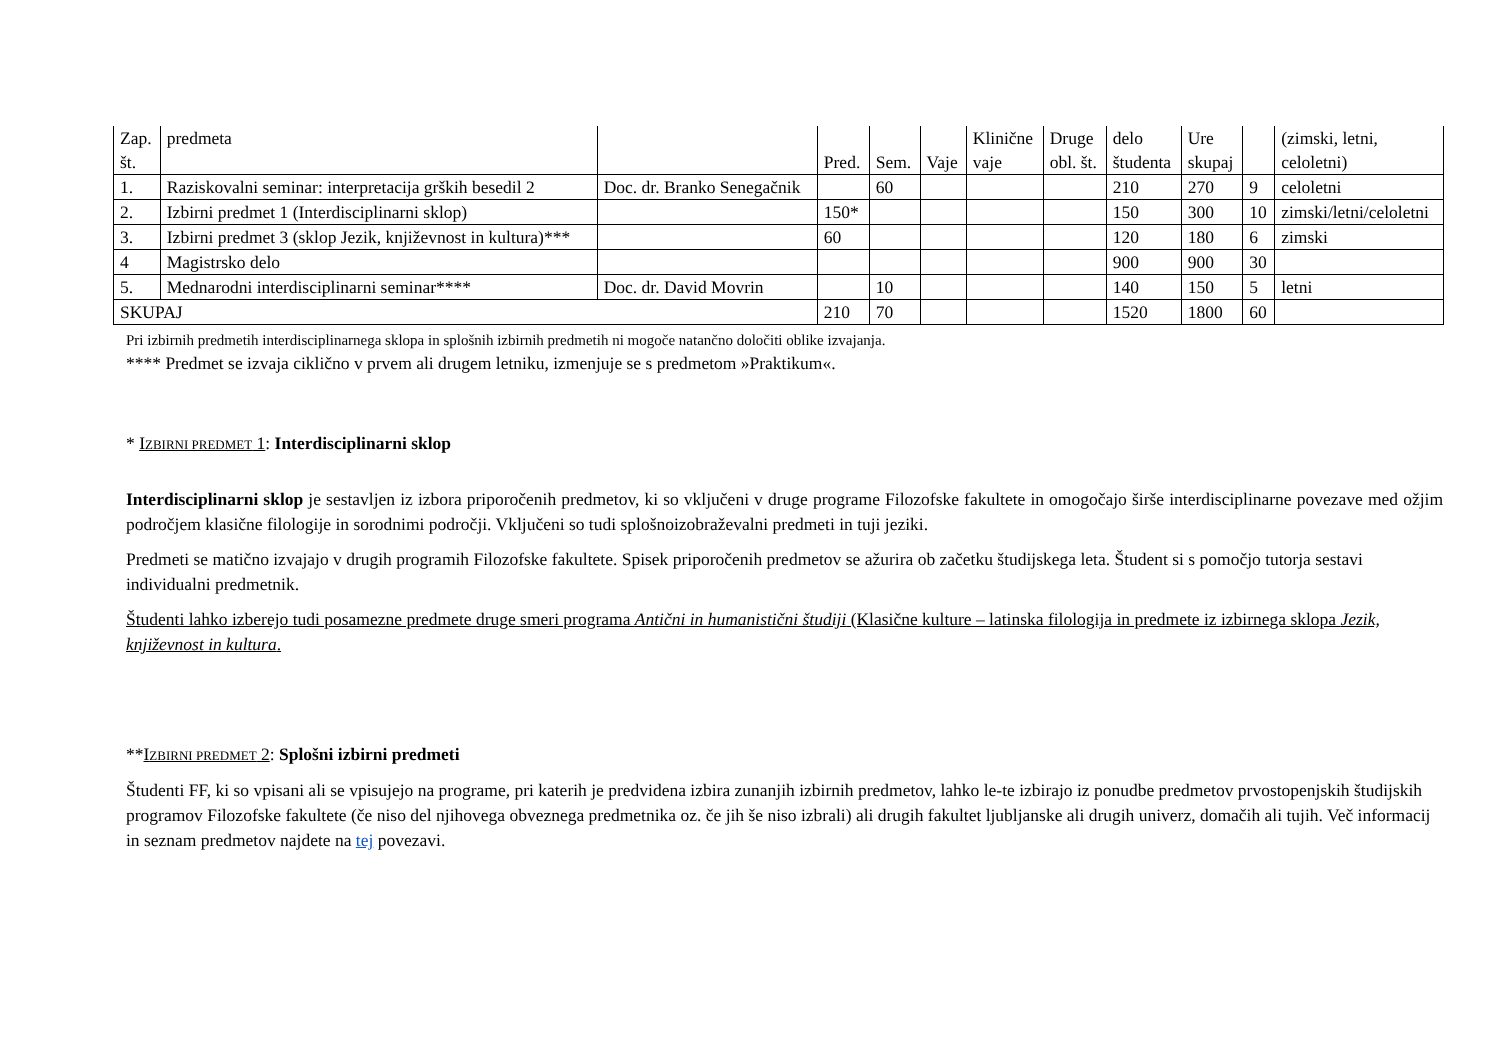| Zap. št. | predmeta | | Pred. | Sem. | Vaje | Klinične vaje | Druge obl. št. | delo študenta | Ure skupaj | | (zimski, letni, celoletni) |
| --- | --- | --- | --- | --- | --- | --- | --- | --- | --- | --- | --- |
| 1. | Raziskovalni seminar: interpretacija grških besedil 2 | Doc. dr. Branko Senegačnik | | 60 | | | | 210 | 270 | 9 | celoletni |
| 2. | Izbirni predmet 1 (Interdisciplinarni sklop) | | 150* | | | | | 150 | 300 | 10 | zimski/letni/celoletni |
| 3. | Izbirni predmet 3 (sklop Jezik, književnost in kultura)*** | | 60 | | | | | 120 | 180 | 6 | zimski |
| 4 | Magistrsko delo | | | | | | | 900 | 900 | 30 | |
| 5. | Mednarodni interdisciplinarni seminar**** | Doc. dr. David Movrin | | 10 | | | | 140 | 150 | 5 | letni |
| SKUPAJ | | | 210 | 70 | | | | 1520 | 1800 | 60 | |
Pri izbirnih predmetih interdisciplinarnega sklopa in splošnih izbirnih predmetih ni mogoče natančno določiti oblike izvajanja.
**** Predmet se izvaja ciklično v prvem ali drugem letniku, izmenjuje se s predmetom »Praktikum«.
* IZBIRNI PREDMET 1: Interdisciplinarni sklop
Interdisciplinarni sklop je sestavljen iz izbora priporočenih predmetov, ki so vključeni v druge programe Filozofske fakultete in omogočajo širše interdisciplinarne povezave med ožjim področjem klasične filologije in sorodnimi področji. Vključeni so tudi splošnoizobraževalni predmeti in tuji jeziki.
Predmeti se matično izvajajo v drugih programih Filozofske fakultete. Spisek priporočenih predmetov se ažurira ob začetku študijskega leta. Študent si s pomočjo tutorja sestavi individualni predmetnik.
Študenti lahko izberejo tudi posamezne predmete druge smeri programa Antični in humanistični študiji (Klasične kulture – latinska filologija in predmete iz izbirnega sklopa Jezik, književnost in kultura.
**IZBIRNI PREDMET 2: Splošni izbirni predmeti
Študenti FF, ki so vpisani ali se vpisujejo na programe, pri katerih je predvidena izbira zunanjih izbirnih predmetov, lahko le-te izbirajo iz ponudbe predmetov prvostopenjskih študijskih programov Filozofske fakultete (če niso del njihovega obveznega predmetnika oz. če jih še niso izbrali) ali drugih fakultet ljubljanske ali drugih univerz, domačih ali tujih. Več informacij in seznam predmetov najdete na tej povezavi.